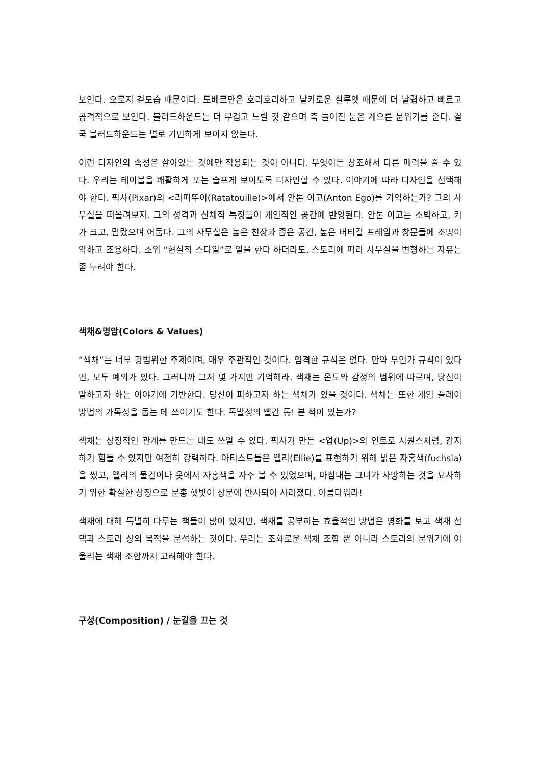보인다. 오로지 겉모습 때문이다. 도베르만은 호리호리하고 날카로운 실루엣 때문에 더 날렵하고 빠르고 공격적으로 보인다. 블러드하운드는 더 무겁고 느릴 것 같으며 축 늘어진 눈은 게으른 분위기를 준다. 결국 블러드하운드는 별로 기민하게 보이지 않는다.
이런 디자인의 속성은 살아있는 것에만 적용되는 것이 아니다. 무엇이든 창조해서 다른 매력을 줄 수 있다. 우리는 테이블을 쾌활하게 또는 슬프게 보이도록 디자인할 수 있다. 이야기에 따라 디자인을 선택해야 한다. 픽사(Pixar)의 <라따뚜이(Ratatouille)>에서 안톤 이고(Anton Ego)를 기억하는가? 그의 사무실을 떠올려보자. 그의 성격과 신체적 특징들이 개인적인 공간에 반영된다. 안톤 이고는 소박하고, 키가 크고, 말랐으며 어둡다. 그의 사무실은 높은 천장과 좁은 공간, 높은 버티칼 프레임과 창문들에 조명이 약하고 조용하다. 소위 “현실적 스타일”로 일을 한다 하더라도, 스토리에 따라 사무실을 변형하는 자유는 좀 누려야 한다.
색채&명암(Colors & Values)
“색채”는 너무 광범위한 주제이며, 매우 주관적인 것이다. 엄격한 규칙은 없다. 만약 무언가 규칙이 있다면, 모두 예외가 있다. 그러니까 그저 몇 가지만 기억해라. 색채는 온도와 감정의 범위에 따르며, 당신이 말하고자 하는 이야기에 기반한다. 당신이 피하고자 하는 색채가 있을 것이다. 색채는 또한 게임 플레이 방법의 가독성을 돕는 데 쓰이기도 한다. 폭발성의 빨간 통! 본 적이 있는가?
색채는 상징적인 관계를 만드는 데도 쓰일 수 있다. 픽사가 만든 <업(Up)>의 인트로 시퀀스처럼, 감지하기 힘들 수 있지만 여전히 강력하다. 아티스트들은 엘리(Ellie)를 표현하기 위해 밝은 자홍색(fuchsia)을 썼고, 엘리의 물건이나 옷에서 자홍색을 자주 볼 수 있었으며, 마침내는 그녀가 사망하는 것을 묘사하기 위한 확실한 상징으로 분홍 햇빛이 창문에 반사되어 사라졌다. 아름다워라!
색채에 대해 특별히 다루는 책들이 많이 있지만, 색채를 공부하는 효율적인 방법은 영화를 보고 색채 선택과 스토리 상의 목적을 분석하는 것이다. 우리는 조화로운 색채 조합 뿐 아니라 스토리의 분위기에 어울리는 색채 조합까지 고려해야 한다.
구성(Composition) / 눈길을 끄는 것